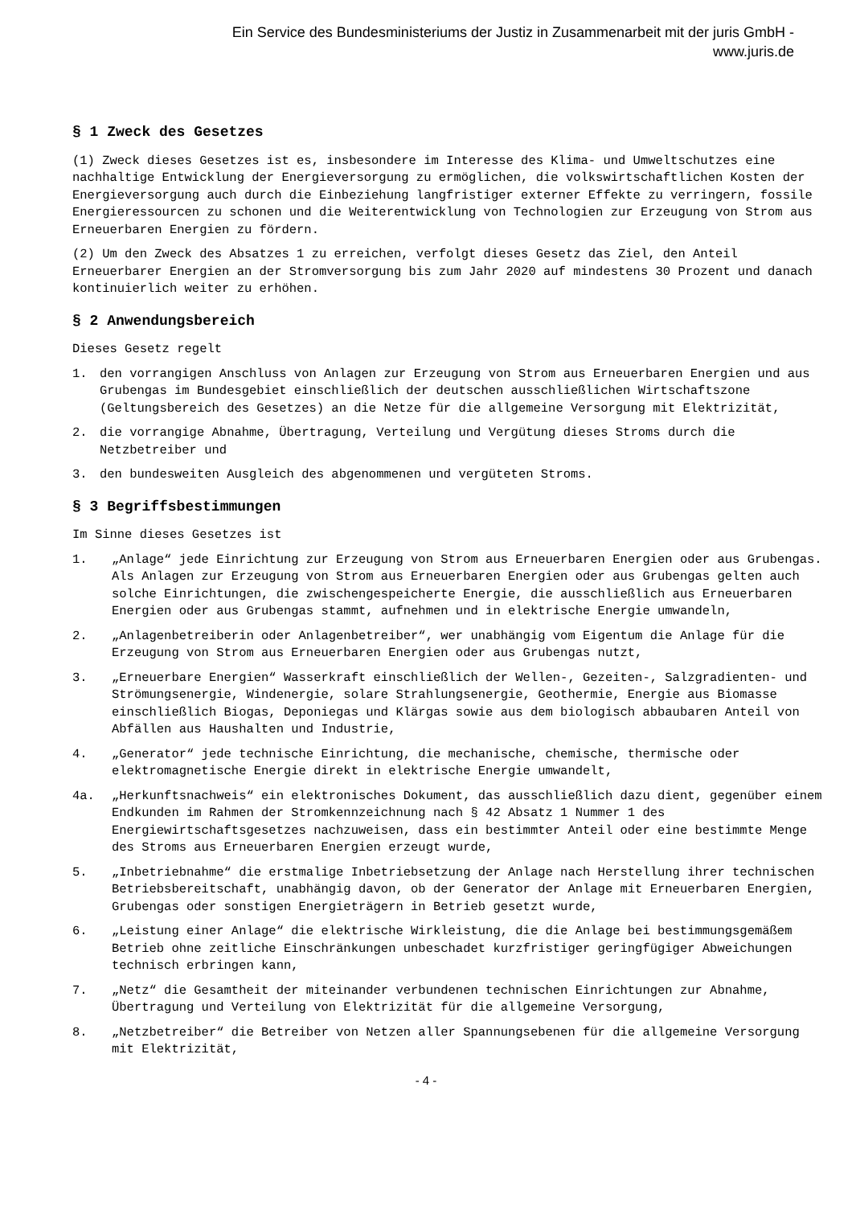Ein Service des Bundesministeriums der Justiz in Zusammenarbeit mit der juris GmbH -
www.juris.de
§ 1 Zweck des Gesetzes
(1) Zweck dieses Gesetzes ist es, insbesondere im Interesse des Klima- und Umweltschutzes eine nachhaltige Entwicklung der Energieversorgung zu ermöglichen, die volkswirtschaftlichen Kosten der Energieversorgung auch durch die Einbeziehung langfristiger externer Effekte zu verringern, fossile Energieressourcen zu schonen und die Weiterentwicklung von Technologien zur Erzeugung von Strom aus Erneuerbaren Energien zu fördern.
(2) Um den Zweck des Absatzes 1 zu erreichen, verfolgt dieses Gesetz das Ziel, den Anteil Erneuerbarer Energien an der Stromversorgung bis zum Jahr 2020 auf mindestens 30 Prozent und danach kontinuierlich weiter zu erhöhen.
§ 2 Anwendungsbereich
Dieses Gesetz regelt
1. den vorrangigen Anschluss von Anlagen zur Erzeugung von Strom aus Erneuerbaren Energien und aus Grubengas im Bundesgebiet einschließlich der deutschen ausschließlichen Wirtschaftszone (Geltungsbereich des Gesetzes) an die Netze für die allgemeine Versorgung mit Elektrizität,
2. die vorrangige Abnahme, Übertragung, Verteilung und Vergütung dieses Stroms durch die Netzbetreiber und
3. den bundesweiten Ausgleich des abgenommenen und vergüteten Stroms.
§ 3 Begriffsbestimmungen
Im Sinne dieses Gesetzes ist
1. „Anlage“ jede Einrichtung zur Erzeugung von Strom aus Erneuerbaren Energien oder aus Grubengas. Als Anlagen zur Erzeugung von Strom aus Erneuerbaren Energien oder aus Grubengas gelten auch solche Einrichtungen, die zwischengespeicherte Energie, die ausschließlich aus Erneuerbaren Energien oder aus Grubengas stammt, aufnehmen und in elektrische Energie umwandeln,
2. „Anlagenbetreiberin oder Anlagenbetreiber“, wer unabhängig vom Eigentum die Anlage für die Erzeugung von Strom aus Erneuerbaren Energien oder aus Grubengas nutzt,
3. „Erneuerbare Energien“ Wasserkraft einschließlich der Wellen-, Gezeiten-, Salzgradienten- und Strömungsenergie, Windenergie, solare Strahlungsenergie, Geothermie, Energie aus Biomasse einschließlich Biogas, Deponiegas und Klärgas sowie aus dem biologisch abbaubaren Anteil von Abfällen aus Haushalten und Industrie,
4. „Generator“ jede technische Einrichtung, die mechanische, chemische, thermische oder elektromagnetische Energie direkt in elektrische Energie umwandelt,
4a. „Herkunftsnachweis“ ein elektronisches Dokument, das ausschließlich dazu dient, gegenüber einem Endkunden im Rahmen der Stromkennzeichnung nach § 42 Absatz 1 Nummer 1 des Energiewirtschaftsgesetzes nachzuweisen, dass ein bestimmter Anteil oder eine bestimmte Menge des Stroms aus Erneuerbaren Energien erzeugt wurde,
5. „Inbetriebnahme“ die erstmalige Inbetriebsetzung der Anlage nach Herstellung ihrer technischen Betriebsbereitschaft, unabhängig davon, ob der Generator der Anlage mit Erneuerbaren Energien, Grubengas oder sonstigen Energieträgern in Betrieb gesetzt wurde,
6. „Leistung einer Anlage“ die elektrische Wirkleistung, die die Anlage bei bestimmungsgemäßem Betrieb ohne zeitliche Einschränkungen unbeschadet kurzfristiger geringfügiger Abweichungen technisch erbringen kann,
7. „Netz“ die Gesamtheit der miteinander verbundenen technischen Einrichtungen zur Abnahme, Übertragung und Verteilung von Elektrizität für die allgemeine Versorgung,
8. „Netzbetreiber“ die Betreiber von Netzen aller Spannungsebenen für die allgemeine Versorgung mit Elektrizität,
- 4 -